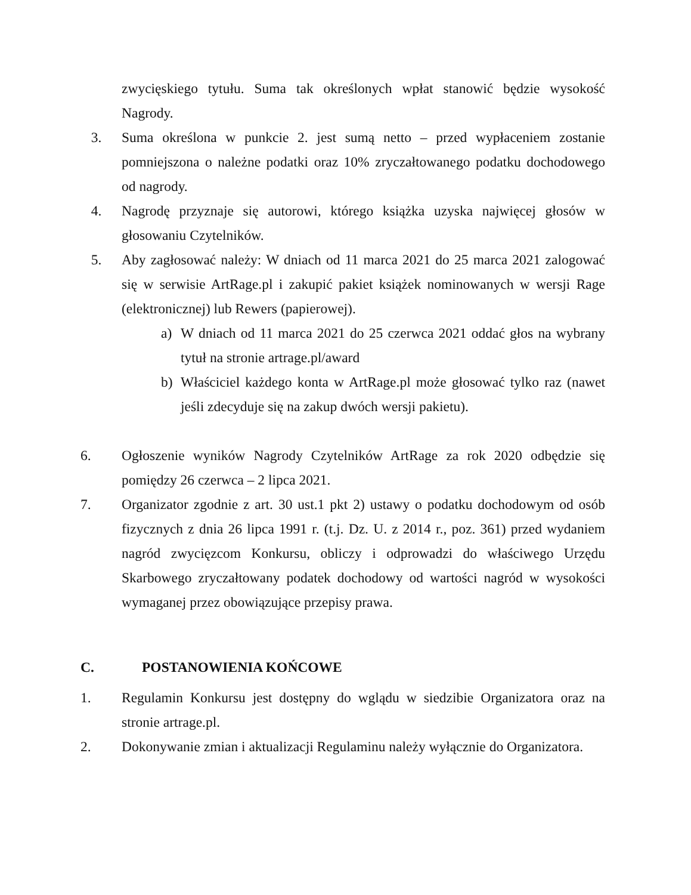zwycięskiego tytułu. Suma tak określonych wpłat stanowić będzie wysokość Nagrody.
3. Suma określona w punkcie 2. jest sumą netto – przed wypłaceniem zostanie pomniejszona o należne podatki oraz 10% zryczałtowanego podatku dochodowego od nagrody.
4. Nagrodę przyznaje się autorowi, którego książka uzyska najwięcej głosów w głosowaniu Czytelników.
5. Aby zagłosować należy: W dniach od 11 marca 2021 do 25 marca 2021 zalogować się w serwisie ArtRage.pl i zakupić pakiet książek nominowanych w wersji Rage (elektronicznej) lub Rewers (papierowej).
a) W dniach od 11 marca 2021 do 25 czerwca 2021 oddać głos na wybrany tytuł na stronie artrage.pl/award
b) Właściciel każdego konta w ArtRage.pl może głosować tylko raz (nawet jeśli zdecyduje się na zakup dwóch wersji pakietu).
6. Ogłoszenie wyników Nagrody Czytelników ArtRage za rok 2020 odbędzie się pomiędzy 26 czerwca – 2 lipca 2021.
7. Organizator zgodnie z art. 30 ust.1 pkt 2) ustawy o podatku dochodowym od osób fizycznych z dnia 26 lipca 1991 r. (t.j. Dz. U. z 2014 r., poz. 361) przed wydaniem nagród zwycięzcom Konkursu, obliczy i odprowadzi do właściwego Urzędu Skarbowego zryczałtowany podatek dochodowy od wartości nagród w wysokości wymaganej przez obowiązujące przepisy prawa.
C. POSTANOWIENIA KOŃCOWE
1. Regulamin Konkursu jest dostępny do wglądu w siedzibie Organizatora oraz na stronie artrage.pl.
2. Dokonywanie zmian i aktualizacji Regulaminu należy wyłącznie do Organizatora.